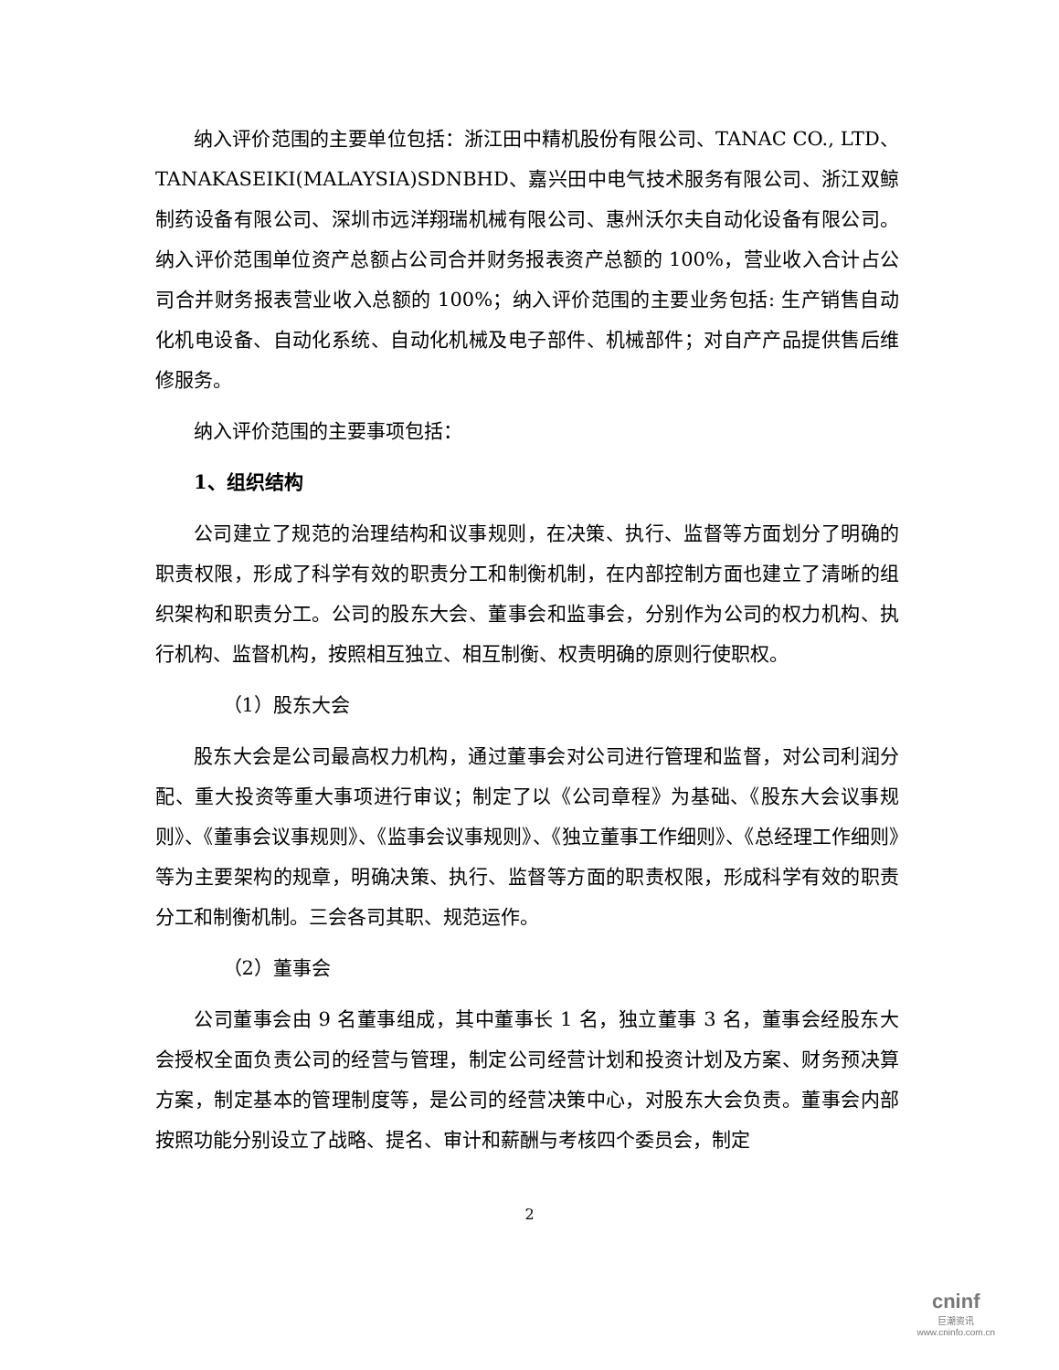纳入评价范围的主要单位包括：浙江田中精机股份有限公司、TANAC CO., LTD、TANAKASEIKI(MALAYSIA)SDNBHD、嘉兴田中电气技术服务有限公司、浙江双鲸制药设备有限公司、深圳市远洋翔瑞机械有限公司、惠州沃尔夫自动化设备有限公司。纳入评价范围单位资产总额占公司合并财务报表资产总额的 100%，营业收入合计占公司合并财务报表营业收入总额的 100%；纳入评价范围的主要业务包括: 生产销售自动化机电设备、自动化系统、自动化机械及电子部件、机械部件；对自产产品提供售后维修服务。
纳入评价范围的主要事项包括：
1、组织结构
公司建立了规范的治理结构和议事规则，在决策、执行、监督等方面划分了明确的职责权限，形成了科学有效的职责分工和制衡机制，在内部控制方面也建立了清晰的组织架构和职责分工。公司的股东大会、董事会和监事会，分别作为公司的权力机构、执行机构、监督机构，按照相互独立、相互制衡、权责明确的原则行使职权。
（1）股东大会
股东大会是公司最高权力机构，通过董事会对公司进行管理和监督，对公司利润分配、重大投资等重大事项进行审议；制定了以《公司章程》为基础、《股东大会议事规则》、《董事会议事规则》、《监事会议事规则》、《独立董事工作细则》、《总经理工作细则》等为主要架构的规章，明确决策、执行、监督等方面的职责权限，形成科学有效的职责分工和制衡机制。三会各司其职、规范运作。
（2）董事会
公司董事会由 9 名董事组成，其中董事长 1 名，独立董事 3 名，董事会经股东大会授权全面负责公司的经营与管理，制定公司经营计划和投资计划及方案、财务预决算方案，制定基本的管理制度等，是公司的经营决策中心，对股东大会负责。董事会内部按照功能分别设立了战略、提名、审计和薪酬与考核四个委员会，制定
2
cninf
巨潮资讯
www.cninfo.com.cn